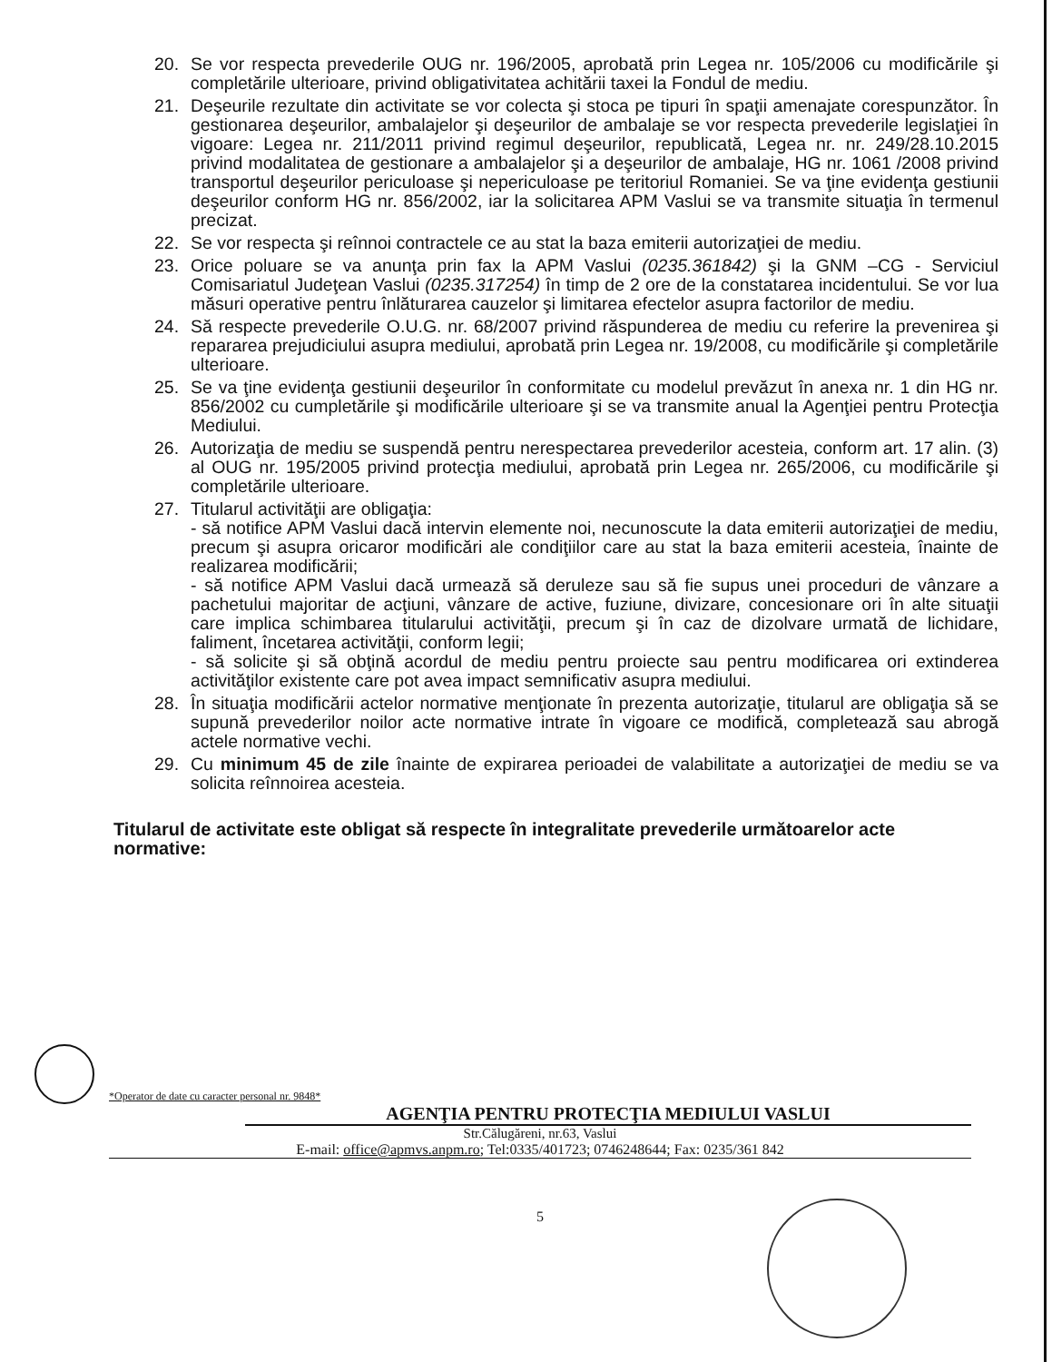20. Se vor respecta prevederile OUG nr. 196/2005, aprobată prin Legea nr. 105/2006 cu modificările şi completările ulterioare, privind obligativitatea achitării taxei la Fondul de mediu.
21. Deşeurile rezultate din activitate se vor colecta şi stoca pe tipuri în spaţii amenajate corespunzător. În gestionarea deşeurilor, ambalajelor şi deşeurilor de ambalaje se vor respecta prevederile legislaţiei în vigoare: Legea nr. 211/2011 privind regimul deşeurilor, republicată, Legea nr. nr. 249/28.10.2015 privind modalitatea de gestionare a ambalajelor şi a deşeurilor de ambalaje, HG nr. 1061 /2008 privind transportul deşeurilor periculoase şi nepericuloase pe teritoriul Romaniei. Se va ţine evidenţa gestiunii deşeurilor conform HG nr. 856/2002, iar la solicitarea APM Vaslui se va transmite situaţia în termenul precizat.
22. Se vor respecta şi reînnoi contractele ce au stat la baza emiterii autorizaţiei de mediu.
23. Orice poluare se va anunţa prin fax la APM Vaslui (0235.361842) şi la GNM –CG - Serviciul Comisariatul Judeţean Vaslui (0235.317254) în timp de 2 ore de la constatarea incidentului. Se vor lua măsuri operative pentru înlăturarea cauzelor şi limitarea efectelor asupra factorilor de mediu.
24. Să respecte prevederile O.U.G. nr. 68/2007 privind răspunderea de mediu cu referire la prevenirea şi repararea prejudiciului asupra mediului, aprobată prin Legea nr. 19/2008, cu modificările şi completările ulterioare.
25. Se va ţine evidenţa gestiunii deşeurilor în conformitate cu modelul prevăzut în anexa nr. 1 din HG nr. 856/2002 cu cumpletările şi modificările ulterioare şi se va transmite anual la Agenţiei pentru Protecţia Mediului.
26. Autorizaţia de mediu se suspendă pentru nerespectarea prevederilor acesteia, conform art. 17 alin. (3) al OUG nr. 195/2005 privind protecţia mediului, aprobată prin Legea nr. 265/2006, cu modificările şi completările ulterioare.
27. Titularul activităţii are obligaţia:
- să notifice APM Vaslui dacă intervin elemente noi, necunoscute la data emiterii autorizaţiei de mediu, precum şi asupra oricaror modificări ale condiţiilor care au stat la baza emiterii acesteia, înainte de realizarea modificării;
- să notifice APM Vaslui dacă urmează să deruleze sau să fie supus unei proceduri de vânzare a pachetului majoritar de acţiuni, vânzare de active, fuziune, divizare, concesionare ori în alte situaţii care implica schimbarea titularului activităţii, precum şi în caz de dizolvare urmată de lichidare, faliment, încetarea activităţii, conform legii;
- să solicite şi să obţină acordul de mediu pentru proiecte sau pentru modificarea ori extinderea activităţilor existente care pot avea impact semnificativ asupra mediului.
28. În situaţia modificării actelor normative menţionate în prezenta autorizaţie, titularul are obligaţia să se supună prevederilor noilor acte normative intrate în vigoare ce modifică, completează sau abrogă actele normative vechi.
29. Cu minimum 45 de zile înainte de expirarea perioadei de valabilitate a autorizaţiei de mediu se va solicita reînnoirea acesteia.
Titularul de activitate este obligat să respecte în integralitate prevederile următoarelor acte normative:
*Operator de date cu caracter personal nr. 9848*
AGENŢIA PENTRU PROTECŢIA MEDIULUI VASLUI
Str.Călugăreni, nr.63, Vaslui
E-mail: office@apmvs.anpm.ro; Tel:0335/401723; 0746248644; Fax: 0235/361 842
5